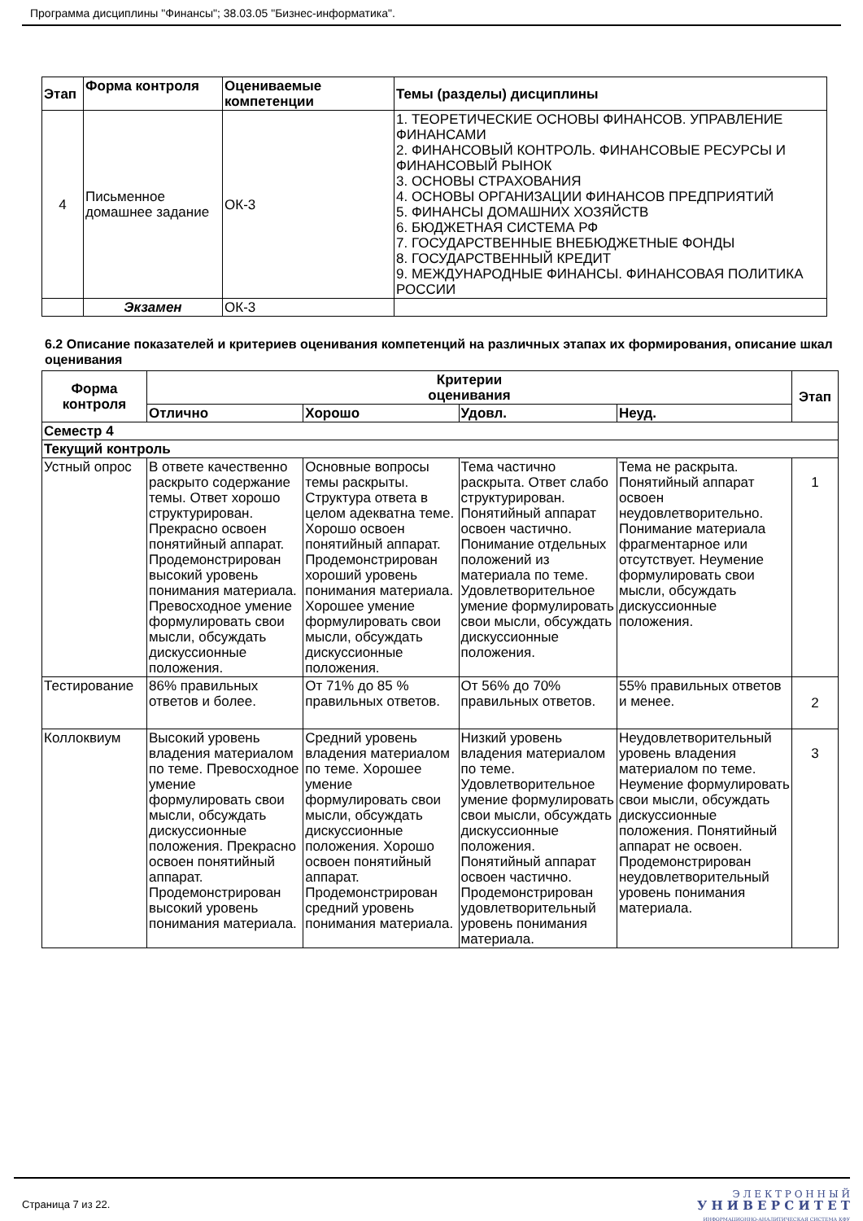Программа дисциплины "Финансы"; 38.03.05 "Бизнес-информатика".
| Этап | Форма контроля | Оцениваемые компетенции | Темы (разделы) дисциплины |
| --- | --- | --- | --- |
| 4 | Письменное домашнее задание | ОК-3 | 1. ТЕОРЕТИЧЕСКИЕ ОСНОВЫ ФИНАНСОВ. УПРАВЛЕНИЕ ФИНАНСАМИ 2. ФИНАНСОВЫЙ КОНТРОЛЬ. ФИНАНСОВЫЕ РЕСУРСЫ И ФИНАНСОВЫЙ РЫНОК 3. ОСНОВЫ СТРАХОВАНИЯ 4. ОСНОВЫ ОРГАНИЗАЦИИ ФИНАНСОВ ПРЕДПРИЯТИЙ 5. ФИНАНСЫ ДОМАШНИХ ХОЗЯЙСТВ 6. БЮДЖЕТНАЯ СИСТЕМА РФ 7. ГОСУДАРСТВЕННЫЕ ВНЕБЮДЖЕТНЫЕ ФОНДЫ 8. ГОСУДАРСТВЕННЫЙ КРЕДИТ 9. МЕЖДУНАРОДНЫЕ ФИНАНСЫ. ФИНАНСОВАЯ ПОЛИТИКА РОССИИ |
| | Экзамен | ОК-3 | |
6.2 Описание показателей и критериев оценивания компетенций на различных этапах их формирования, описание шкал оценивания
| Форма контроля | Критерии оценивания | | | | Этап |
| --- | --- | --- | --- | --- | --- |
| | Отлично | Хорошо | Удовл. | Неуд. | |
| Семестр 4 | | | | | |
| Текущий контроль | | | | | |
| Устный опрос | В ответе качественно раскрыто содержание темы. Ответ хорошо структурирован. Прекрасно освоен понятийный аппарат. Продемонстрирован высокий уровень понимания материала. Превосходное умение формулировать свои мысли, обсуждать дискуссионные положения. | Основные вопросы темы раскрыты. Структура ответа в целом адекватна теме. Хорошо освоен понятийный аппарат. Продемонстрирован хороший уровень понимания материала. Хорошее умение формулировать свои мысли, обсуждать дискуссионные положения. | Тема частично раскрыта. Ответ слабо структурирован. Понятийный аппарат освоен частично. Понимание отдельных положений из материала по теме. Удовлетворительное умение формулировать свои мысли, обсуждать дискуссионные положения. | Тема не раскрыта. Понятийный аппарат освоен неудовлетворительно. Понимание материала фрагментарное или отсутствует. Неумение формулировать свои мысли, обсуждать дискуссионные положения. | 1 |
| Тестирование | 86% правильных ответов и более. | От 71% до 85 % правильных ответов. | От 56% до 70% правильных ответов. | 55% правильных ответов и менее. | 2 |
| Коллоквиум | Высокий уровень владения материалом по теме. Превосходное умение формулировать свои мысли, обсуждать дискуссионные положения. Прекрасно освоен понятийный аппарат. Продемонстрирован высокий уровень понимания материала. | Средний уровень владения материалом по теме. Хорошее умение формулировать свои мысли, обсуждать дискуссионные положения. Хорошо освоен понятийный аппарат. Продемонстрирован средний уровень понимания материала. | Низкий уровень владения материалом по теме. Удовлетворительное умение формулировать свои мысли, обсуждать дискуссионные положения. Понятийный аппарат освоен частично. Продемонстрирован удовлетворительный уровень понимания материала. | Неудовлетворительный уровень владения материалом по теме. Неумение формулировать свои мысли, обсуждать дискуссионные положения. Понятийный аппарат не освоен. Продемонстрирован неудовлетворительный уровень понимания материала. | 3 |
Страница 7 из 22.
Э Л Е К Т Р О Н Н Ы Й
У Н И В Е Р С И Т Е Т
ИНФОРМАЦИОННО-АНАЛИТИЧЕСКАЯ СИСТЕМА КФУ